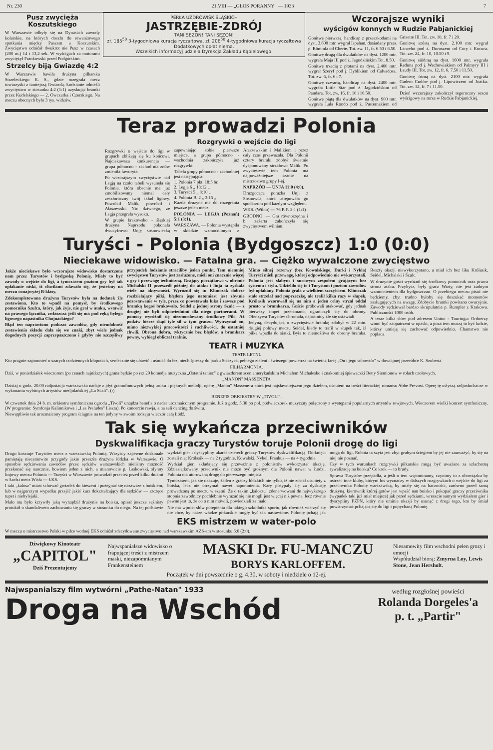Nr. 230 21.VIII — „GŁOS PORANNY" — 1933 7
Pusz zwycięża Koszutskiego
W Warszawie odbyły się na Dynasach zawody kolarskie, na których doszło do rewanżowego spotkania między Puszem a Koszutskim. Zwycięstwo odniósł dwukrot nie Pusz w czasach (200 m.) 14 i 13,2 sek. W wyścigach za motorami zwyciężył Frankowski przed Podgórskim.
Strzelcy biją Gwiazdę 4:2
W Warszawie bawiła drużyna piłkarska Strzeleckiego K. S., gdzie rozegrała mecz towarzyski z tamtejszą Gwiazdą. Łodzianie odnieśli zwycięstwo w stosunku 4:2 (1:1) uzyskując bramki przez Kudelskiego — 2, Owczarka i Czerskiego. Na meczu obecnych było 3 tys. widzów.
PERŁA UZDROWISK ŚLĄSKICH
JASTRZĘBIE-ZDRÓJ
TANI SEZON! TANI SEZON!
zł. 185<sup>50</sup> 3-tygodniowa kuracja ryczałtowa. zł. 206<sup>50</sup> 4-tygodniowa kuracja ryczałtowa
Dodatkowych opłat niema.
Wszelkich informacyj udziela Dyrekcja Zakładu Kąpielowego.
Wczorajsze wyniki
wyścigów konnych w Rudzie Pabjanickiej
Gonitwę pierwszą, handicap z przeszkodami na dyst. 3.600 mtr. wygrał Ispahan, dosiadany przez p. Römmla od Cherie. Tot. zw. 11, fr. 6.50 i 6.50.
Gonitwę drugą dla dwulatków na dyst. 1200 mtr. wygrała Maja III pod ż. Jagodzińskim Tot. 8.50.
Gonitwę trzecią z płotami na dyst. 2.400 mtr. wygrał Szeryf pod j. Dyblikiem od Calvadosa. Tot. zw. 6, fr. 6 i 7.
Gonitwę czwartą, handicap na dyst. 2400 mtr. wygrała Little Star pod ż. Jagodzińskim od Pandara. Tot. zw. 16, fr. 10 i 16.50.
Gonitwę piątą dla dwulatków na dyst. 900 mtr. wygrała Lala Rondo pod ż. Pasternakiem od Grisette III. Tot. zw. 10, fr. 7 i 20.
Gonitwę szóstą na dyst. 2.100 mtr. wygrał Lancelot pod ż. Doroszem od Cory i Kocura. Tot. zw. 24, fr. 10, 10.50 i 9.
Gonitwę siódmą na dyst. 1600 mtr. wygrała Raduna pod j. Wachowiakiem od Palmyry III i Laudy III. Tot. zw. 12, fr. 6, 7.50 i 11.50.
Gonitwę ósmą na dyst. 2100 mtr. wygrała Cudem Cudów pod j. Lipowiczem od Joatka. Tot. zw. 12, fr. 7 i 11.50.
Dzień wczorajszy zakończył tegoroczny sezon wyścigowy na torze w Rudzie Pabjanickiej.
Teraz prowadzi Polonia
Rozgrywki o wejście do ligi
Rozgrywki o wejście do ligi w grupach zbliżają się ku końcowi. Najciekawsza konkurencja — grupa północno - zachod nia znów zmieniła faworyta.
Po wczorajszym zwycięstwie nad Legją na czoło tabeli wysunęła się Polonia, która obecnie ma już zmobilizowany niemal cały zeszłoroczny swój skład ligowy. Powrócił Malik, powrócił i Ałaszewski. Nic dziwnego, że Legja przegrała wysoko.
W grupie krakowsko - śląskiej drużyna Naprzodu pokonała dwucyfrowo Unję sosnowiecką zapewniając sobie pierwsze miejsce, a grupa północno - wschodnia zakończyła już rozgrywki.
Tabela grupy północno - zachodniej jest następująca:
1. Polonia 7 pkt. 18:5 br.
2. Legja 6 „ 13:12 „
3. Turyści 5 „ 8:10 „
4. Polonia B. 2 „ 3:15 „
Każda drużyna ma do rozegrania jeszcze jeden mecz.
POLONIA — LEGJA (Poznań) 5:1 (3:1).
WARSZAWA. — Polonia wystąpiła w składzie wzmocnionym z Ałaszewskim i Malikiem i przez cały czas przeważała. Dla Polonii cztery bramki zdobył świetnie dysponowany strzałowo Malik. Po zwycięstwie tem Polonia ma najpoważniejsze szanse na mistrzostwo grupy I-ej.
NAPRZÓD — UNJA 11:0 (4:0).
Druzgocąca porażka Unji z Sosnowca, która ustępowała go spodarzom pod każdym względem.
WKS. (Wilno) — 76 P. P. 2:1 (1:1)
GRODNO. — Gra równorzędna i b. zażarta zakończyła się zwycięstwem wilnian.
Turyści - Polonia (Bydgoszcz) 1:0 (0:0)
Nieciekawe widowisko. — Fatalna gra. — Ciężko wywalczone zwycięstwo
Jakże nieciekawe było wczorajsze widowisko dostarczone nam przez Turystów i bydgoską Polonię. Miały to być zawody o wejście do ligi, a tymczasem poziom gry był tak opłakanie niski, iż chwilami zdawało się, że jesteśmy na meczu conajwyżej B-klasy.
Zdekompletowana drużyna Turystów była na dodatek źle zestawiona. Kto to wpadł na pomysł, by środkowego pomocnika Szulca, który, jak żyje, nie grał w ataku, wstawić na prawego łącznika, zwłaszcza jeśli się ma pod ręką byłego ligowego napastnika Chojnackiego?
Błąd ten naprawiono podczas zawodów, gdy nieudolność zestawienia składu dała się we znaki, zbyt wiele jednak dogodnych pozycji zaprzepaszczono i gdyby nie szczęśliwy przypadek łodzianie straciliby jeden punkt. Tem niemniej zwycięstwo Turystów jest zasłużone, mieli oni znacznie więcej z gry i przewagę techniczną. Grający początkowo w obronie Michalski II przeszedł później do ataku i linja ta zyskała wiele na aktywności. Wyróżnił się tu Klimczak dobrze rozdzielający piłki, błędem jego natomiast jest zbytnie pozostawanie w tyle, przez co powstawała luka i zawsze pod bramką kogoś brakowało. Seidel z jednej strony Szulc — z drugiej nie byli odpowiednimi dla niego partnerami. W pomocy wyróżnił się niezmordowany środkowy Pilc. Aż podziw bierze skąd tyle sił w tym graczu. Wytrzymał on, mimo niezwykłej pracowitości i ruchliwości, do ostatniej chwili. Obrona dobra, tyktycznie bez błędów, a bramkarz pewny, wybiegł obliczał trafnie.
Mimo silnej rezerwy (bez Kowalskiego, Durki i Nykla) Turyści mieli przewagę, której odpowiednio nie wykorzystali. Polonia jest słabym i surowym zespołem grającym bez systemu i stylu. Udzieliło się to i Turystom i poziom zawodów był opłakany. Polonia grała z wielkiem szczęściem. Klimczak stale strzelał nad poprzeczkę, ale trafił kilka razy w słupek, Królasik wzorowałł się na nim a jeden celny strzał oddał prosto w bramkarza. Goście próbowali atakować, gdy jednak pierwszy impet przełamano, ograniczyli się do obrony. Ofenzywa Turystów chromała, napastnicy źle się ustawiali.
Jedyną, decydującą o zwycięstwie bramkę zdobył w 22 min. drugiej połowy meczu Seidel, kiedy to trafił w słupek tak, iż piłka wpadła do siatki. Była to niemożliwa do obrony bramka. Reszty okazji niewykorzystano, a miał ich bez liku Królasik, Seidel, Michalski i Szulc.
W drużynie gości wyróżnił się środkowy pomocnik oraz prawa strona ataku. Przybysz, były gracz Warty, nie jest żadnym wzmocnieniem dla bydgoszczan. O przebiegu meczu pisać nie będziemy, zbyt trudno byłoby się doszukać momentów zasługujących na uwagę. Zdobycie bramki powitano owacyjnie. Zawody sędziował bardzo skrupulatnie p. Rumpler z Krakowa. Publiczności 1000 osób.
A teraz kilka słów pod adresem Union - Touringu: Ordnerzy winni być zaopatrzeni w opaski, a poza tem muszą to być ludzie, którzy umieją się zachować odpowiednio. Chamstwo nie popłaca.
TEATR i MUZYKA
TEATR LETNI.
Kto pragnie zapomnieć o szarych codziennych kłopotach, serdecznie się ubawić i uśmiać do łez, niech śpieszy do parku Staszyca, pełnego zieleni i świeżego powietrza na świetną farsę „On i jego sobowtór" w dowcipnej przeróbce K. Szuberta.
FILHARMONJA.
Dziś, w poniedziałek wieczorem (po cenach najniższych) grana będzie po raz 29 komedja muzyczna „Ostatni taniec" z gwiazdorem scen amerykańskim Michałem Michalesko i znakomitej śpiewaczki Betty Siemionow w rolach czołowych.
„MANON" MASSENETA
Dzisiaj o godz. 20.00 radjostacja warszawska nadaje z płyt gramofonowych pełną uroku i pięknych melodji, operę „Manon" Massenета która jest najsławniejszem jego dziełem, osnutem na treści literackiej romansu Abbe Prevost. Operę tę usłyszą radjosłuchacze w wykonaniu wybitnych artystów medjolańskiej „La Scali". (r)
BENEFIS ORKIESTRY W „TIVOLI".
W czwartek dnia 24 b. m. orkiestra symfoniczna ogrodu „Tivoli" urządza benefis o nader urozmaiconym programie. Już o godz. 5.30 po poł. podwieczorek muzyczny połączony z występami popularnych artystów rewjowych. Wieczorem wielki koncert symfoniczny. (W programie: Symfonja Kalinnikowa i „Les Preludes" Liszta). Po koncercie rewja, a na sali dancing do świtu.
Niewątpliwie tak urozmaicony program ściągnie na ten jedyny w swoim rodzaju wieczór całą Łódź.
Tak się wykańcza przeciwników
Dyskwalifikacja graczy Turystów toruje Polonii drogę do ligi
Drogo kosztuje Turystów mecz z warszawską Polonią. Wszyscy zapewne doskonale pamiętają nieсamowite przygody jakie przeszła drużyna łódzka w Warszawie. O sposobie sędziowania zawodów przez sędziów warszawskich mieliśmy możność przekonać się naocznie, bowiem jeden z nich, a mianowicie p. Laskowski, słynny linjowy meczu Polonia — Turyści w Warszawie prowadził przecież przed kilku dniami w Łodzi mecz Wisła — ŁKS.
I taki „kalosz" miast schować gwizdek do kieszeni i pożegnać się nazawsze z boiskiem, lub w najgorszym wypadku przejść jakiś kurs dokształcający dla sędziów — szczęce tupet i niebylejaki.
Mało mu było krzywdy jaką wyrządził drużynie na boisku, spisał jeszcze sążnisty protokół o skandaliwem zachowaniu się graczy w stosunku do niego. Na tej podstawie wydział gier i dyscypliny ukarał czterech graczy Turystów dyskwalifikacją. Dotknięci zostali nią: Królasik — na 2 tygodnie, Kowalski, Nykel, Frankus — na 4 tygodnie.
Wydział gier, składający się przeważnie z polonistów wykorzystał okazję. Zdziesiątkowany przeciwnik nie może być groźnym dla Polonii nawet w Łodzi. Polonia ma utorowaną drogę do pierwszego miejsca.
Tymczasem, jak się okazuje, żaden z graczy łódzkich nie tylko, iż nie został usunięty z boiska, lecz nie otrzymał nawet napomnienia. Kary posypały się za dyskusję prowadzoną po meczu w szatni. Że o takim „kaloszu" zdenerwowani de najwyższego stopnia zawodnicy pochlebnie wyrażać się nie mogli jest więcej niż pewne, lecz równie pewne jest to, że co o nim mówili, powiedzieli za mało.
Nie ma wprost słów potępienia dla takiego szkodnika sportu, jak również wierzyć się nie chce, by nasze władze piłkarskie mogły być tak nastawione. Polonię pchają jak mogą do ligi. Robota ta szyta jest zbyt grubym ściegiem by jej nie zauważyć, by się na niej nie poznać.
Czy w tych warunkach rozgrywki piłkarskie mogą być uważane za szlachetną rywalizację na boisku? Co krok — to brudy.
Sprawa Turystów przepadła, a jeśli o tem wspominamy, czynimy to z obowiązku by ostrzec inne kluby, którym los wyznaczy w dalszych rozgrywkach o wejście do ligi za przeciwnika Polonię warszawską, by miały się na baczności, zarówno przed samą drużyną, kierownik której gotów jest wpaść nan boisko i pokopać graczy przeciwnika (wypadek taki już miał miejsce) jak przed sędziami, wreszcie samym wydziałem gier i dyscypliny PZPN, który nie ominie okazji by usunąć z drogi tego, kto by śmiał powstrzymać pchającą się do ligi i popychaną Polonię.
EKS mistrzem w water-polo
W meczu o mistrzostwo Polski w piłce wodnej EKS odniósł zdecydowane zwycięstwo nad warszawskim AZS-em w stosunku 6:0 (2:0).
Dźwiękowy Kinoteatr
„CAPITOL"
Dziś Prezentujemy
Najwspanialsze widowisko o frapującej treści z mistrzem maski, niezapomnianym Frankensteinem
MASKI Dr. FU-MANCZU
BORYS KARLOFFEM.
Niesamowity film wschodni pełen grozy i emocji
Współudział biorą: Zmyrna Loy, Lewis Stone, Jean Hersholt.
Początek w dni powszednie o g. 4.30, w soboty i niedziele o 12-ej.
Najwspanialszy film wytwórni „Pathe-Natan" 1933
Droga na Wschód
według rozgłośnej powieści
Rolanda Dorgeles'a
p. t. „Partir"